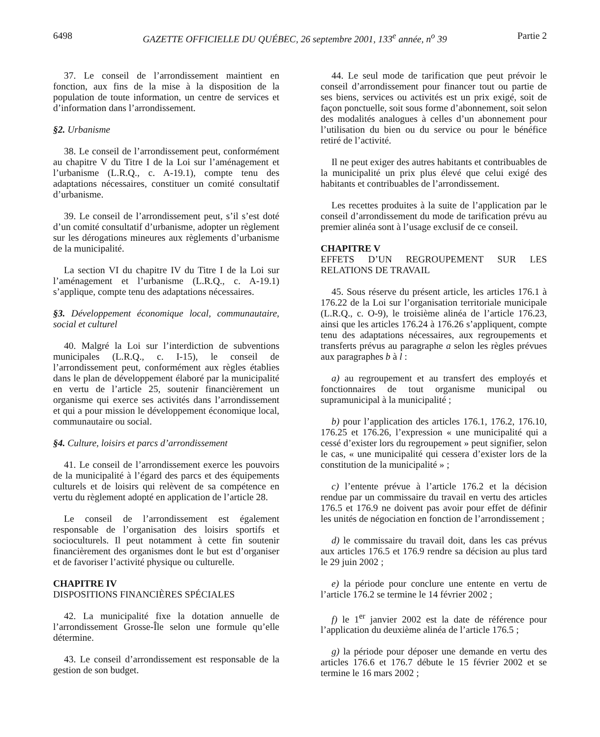6498 GAZETTE OFFICIELLE DU QUÉBEC, 26 septembre 2001, 133<sup>e</sup> année, n<sup>o</sup> 39 Partie 2
37. Le conseil de l’arrondissement maintient en fonction, aux fins de la mise à la disposition de la population de toute information, un centre de services et d’information dans l’arrondissement.
§2. Urbanisme
38. Le conseil de l’arrondissement peut, conformément au chapitre V du Titre I de la Loi sur l’aménagement et l’urbanisme (L.R.Q., c. A-19.1), compte tenu des adaptations nécessaires, constituer un comité consultatif d’urbanisme.
39. Le conseil de l’arrondissement peut, s’il s’est doté d’un comité consultatif d’urbanisme, adopter un règlement sur les dérogations mineures aux règlements d’urbanisme de la municipalité.
La section VI du chapitre IV du Titre I de la Loi sur l’aménagement et l’urbanisme (L.R.Q., c. A-19.1) s’applique, compte tenu des adaptations nécessaires.
§3. Développement économique local, communautaire, social et culturel
40. Malgré la Loi sur l’interdiction de subventions municipales (L.R.Q., c. I-15), le conseil de l’arrondissement peut, conformément aux règles établies dans le plan de développement élaboré par la municipalité en vertu de l’article 25, soutenir financièrement un organisme qui exerce ses activités dans l’arrondissement et qui a pour mission le développement économique local, communautaire ou social.
§4. Culture, loisirs et parcs d’arrondissement
41. Le conseil de l’arrondissement exerce les pouvoirs de la municipalité à l’égard des parcs et des équipements culturels et de loisirs qui relèvent de sa compétence en vertu du règlement adopté en application de l’article 28.
Le conseil de l’arrondissement est également responsable de l’organisation des loisirs sportifs et socioculturels. Il peut notamment à cette fin soutenir financièrement des organismes dont le but est d’organiser et de favoriser l’activité physique ou culturelle.
CHAPITRE IV
DISPOSITIONS FINANCIÈRES SPÉCIALES
42. La municipalité fixe la dotation annuelle de l’arrondissement Grosse-Île selon une formule qu’elle détermine.
43. Le conseil d’arrondissement est responsable de la gestion de son budget.
44. Le seul mode de tarification que peut prévoir le conseil d’arrondissement pour financer tout ou partie de ses biens, services ou activités est un prix exigé, soit de façon ponctuelle, soit sous forme d’abonnement, soit selon des modalités analogues à celles d’un abonnement pour l’utilisation du bien ou du service ou pour le bénéfice retiré de l’activité.
Il ne peut exiger des autres habitants et contribuables de la municipalité un prix plus élevé que celui exigé des habitants et contribuables de l’arrondissement.
Les recettes produites à la suite de l’application par le conseil d’arrondissement du mode de tarification prévu au premier alinéa sont à l’usage exclusif de ce conseil.
CHAPITRE V
EFFETS D’UN REGROUPEMENT SUR LES RELATIONS DE TRAVAIL
45. Sous réserve du présent article, les articles 176.1 à 176.22 de la Loi sur l’organisation territoriale municipale (L.R.Q., c. O-9), le troisième alinéa de l’article 176.23, ainsi que les articles 176.24 à 176.26 s’appliquent, compte tenu des adaptations nécessaires, aux regroupements et transferts prévus au paragraphe a selon les règles prévues aux paragraphes b à l :
a) au regroupement et au transfert des employés et fonctionnaires de tout organisme municipal ou supramunicipal à la municipalité ;
b) pour l’application des articles 176.1, 176.2, 176.10, 176.25 et 176.26, l’expression « une municipalité qui a cessé d’exister lors du regroupement » peut signifier, selon le cas, « une municipalité qui cessera d’exister lors de la constitution de la municipalité » ;
c) l’entente prévue à l’article 176.2 et la décision rendue par un commissaire du travail en vertu des articles 176.5 et 176.9 ne doivent pas avoir pour effet de définir les unités de négociation en fonction de l’arrondissement ;
d) le commissaire du travail doit, dans les cas prévus aux articles 176.5 et 176.9 rendre sa décision au plus tard le 29 juin 2002 ;
e) la période pour conclure une entente en vertu de l’article 176.2 se termine le 14 février 2002 ;
f) le 1<sup>er</sup> janvier 2002 est la date de référence pour l’application du deuxième alinéa de l’article 176.5 ;
g) la période pour déposer une demande en vertu des articles 176.6 et 176.7 débute le 15 février 2002 et se termine le 16 mars 2002 ;